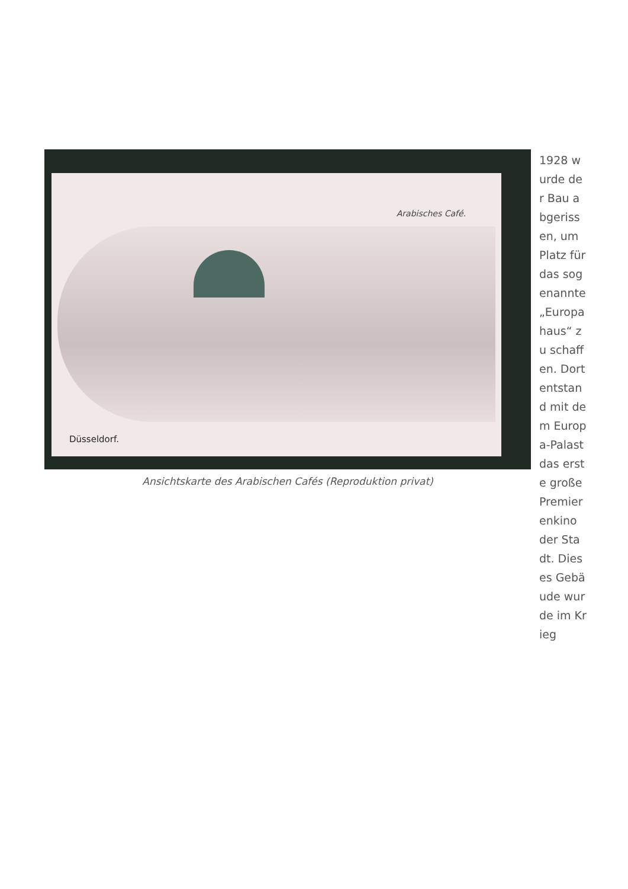Arabisches Café.
Düsseldorf.
Ansichtskarte des Arabischen Cafés (Reproduktion privat)
1928 wurde der Bau abgerissen, um Platz für das sogenannte „Europahaus“ zu schaffen. Dort entstand mit dem Europa-Palast das erste große Premierenkino der Stadt. Dieses Gebäude wurde im Krieg